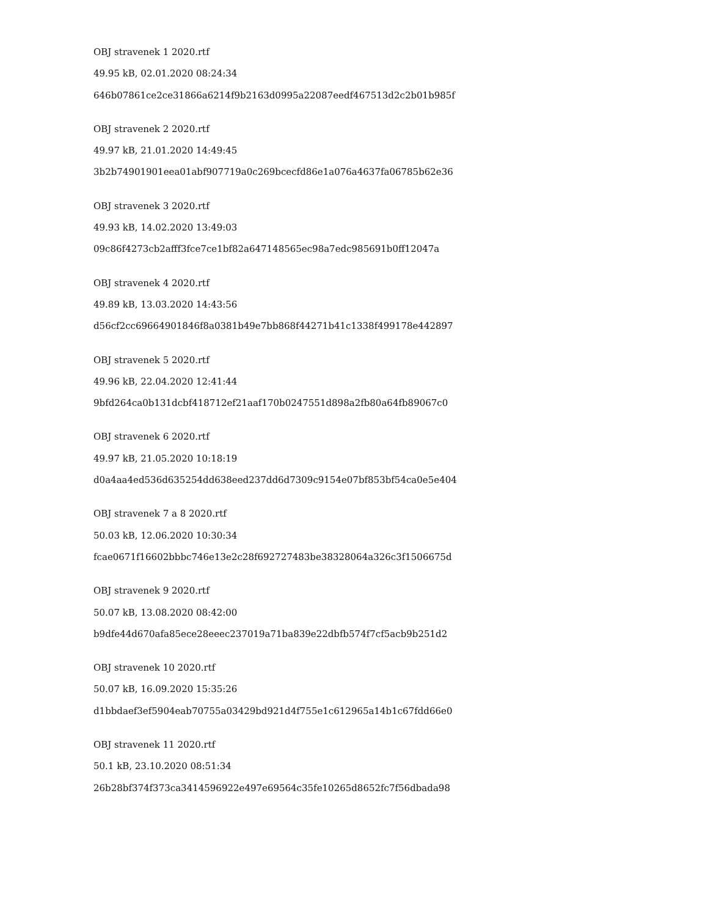OBJ stravenek 1 2020.rtf
49.95 kB, 02.01.2020 08:24:34
646b07861ce2ce31866a6214f9b2163d0995a22087eedf467513d2c2b01b985f
OBJ stravenek 2 2020.rtf
49.97 kB, 21.01.2020 14:49:45
3b2b74901901eea01abf907719a0c269bcecfd86e1a076a4637fa06785b62e36
OBJ stravenek 3 2020.rtf
49.93 kB, 14.02.2020 13:49:03
09c86f4273cb2afff3fce7ce1bf82a647148565ec98a7edc985691b0ff12047a
OBJ stravenek 4 2020.rtf
49.89 kB, 13.03.2020 14:43:56
d56cf2cc69664901846f8a0381b49e7bb868f44271b41c1338f499178e442897
OBJ stravenek 5 2020.rtf
49.96 kB, 22.04.2020 12:41:44
9bfd264ca0b131dcbf418712ef21aaf170b0247551d898a2fb80a64fb89067c0
OBJ stravenek 6 2020.rtf
49.97 kB, 21.05.2020 10:18:19
d0a4aa4ed536d635254dd638eed237dd6d7309c9154e07bf853bf54ca0e5e404
OBJ stravenek 7 a 8 2020.rtf
50.03 kB, 12.06.2020 10:30:34
fcae0671f16602bbbc746e13e2c28f692727483be38328064a326c3f1506675d
OBJ stravenek 9 2020.rtf
50.07 kB, 13.08.2020 08:42:00
b9dfe44d670afa85ece28eeec237019a71ba839e22dbfb574f7cf5acb9b251d2
OBJ stravenek 10 2020.rtf
50.07 kB, 16.09.2020 15:35:26
d1bbdaef3ef5904eab70755a03429bd921d4f755e1c612965a14b1c67fdd66e0
OBJ stravenek 11 2020.rtf
50.1 kB, 23.10.2020 08:51:34
26b28bf374f373ca3414596922e497e69564c35fe10265d8652fc7f56dbada98